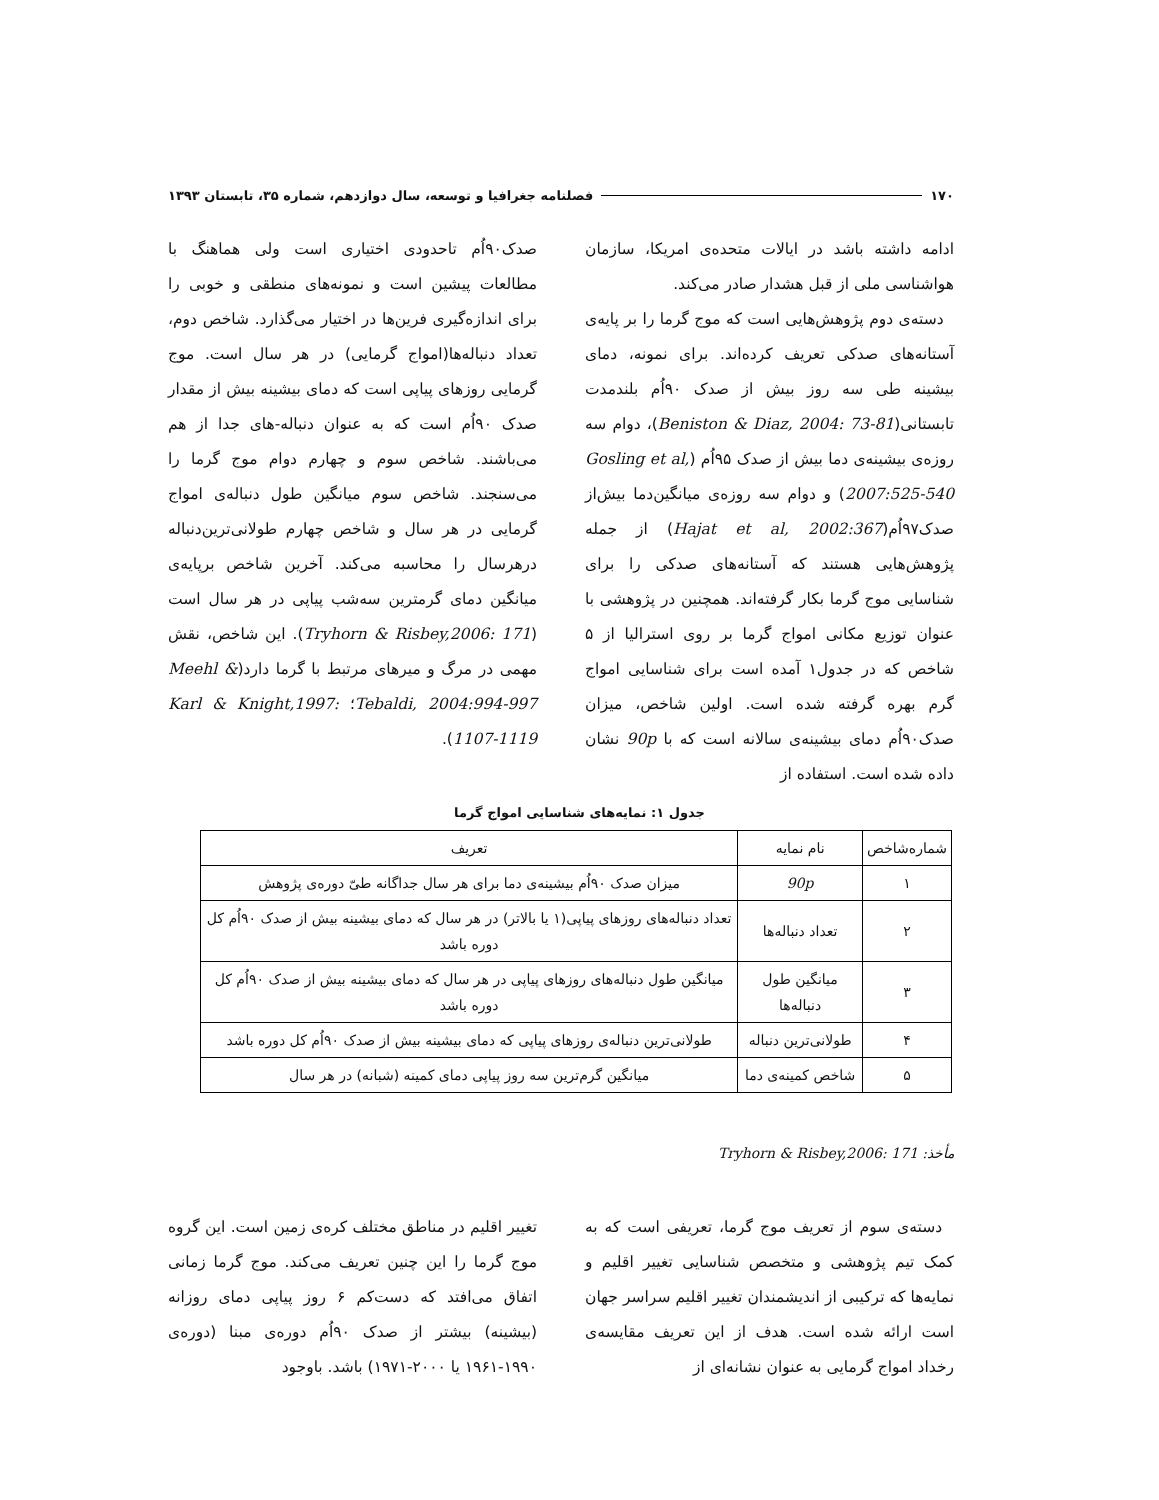۱۷۰ فصلنامه جغرافیا و توسعه، سال دوازدهم، شماره ۳۵، تابستان ۱۳۹۳
ادامه داشته باشد در ایالات متحده‌ی امریکا، سازمان هواشناسی ملی از قبل هشدار صادر می‌کند.
دسته‌ی دوم پژوهش‌هایی است که موج گرما را بر پایه‌ی آستانه‌های صدکی تعریف کرده‌اند. برای نمونه، دمای بیشینه طی سه روز بیش از صدک ۹۰اُم بلندمدت تابستانی(Beniston & Diaz, 2004: 73-81)، دوام سه روزه‌ی بیشینه‌ی دما بیش از صدک ۹۵اُم (Gosling et al, 2007:525-540) و دوام سه روزه‌ی میانگین‌دما بیش‌از صدک۹۷اُم(Hajat et al, 2002:367) از جمله پژوهش‌هایی هستند که آستانه‌های صدکی را برای شناسایی موج گرما بکار گرفته‌اند. همچنین در پژوهشی با عنوان توزیع مکانی امواج گرما بر روی استرالیا از ۵ شاخص که در جدول۱ آمده است برای شناسایی امواج گرم بهره گرفته شده است. اولین شاخص، میزان صدک۹۰اُم دمای بیشینه‌ی سالانه است که با 90p نشان داده شده است. استفاده از
صدک۹۰اُم تاحدودی اختیاری است ولی هماهنگ با مطالعات پیشین است و نمونه‌های منطقی و خوبی را برای اندازه‌گیری فرین‌ها در اختیار می‌گذارد. شاخص دوم، تعداد دنباله‌ها(امواج گرمایی) در هر سال است. موج گرمایی روزهای پیاپی است که دمای بیشینه بیش از مقدار صدک ۹۰اُم است که به عنوان دنباله-های جدا از هم می‌باشند. شاخص سوم و چهارم دوام موج گرما را می‌سنجند. شاخص سوم میانگین طول دنباله‌ی امواج گرمایی در هر سال و شاخص چهارم طولانی‌ترین‌دنباله درهرسال را محاسبه می‌کند. آخرین شاخص برپایه‌ی میانگین دمای گرمترین سه‌شب پیاپی در هر سال است (Tryhorn & Risbey,2006: 171). این شاخص، نقش مهمی در مرگ و میرهای مرتبط با گرما دارد(Meehl & Tebaldi, 2004:994-997؛ Karl & Knight,1997: 1107-1119).
جدول ۱: نمایه‌های شناسایی امواج گرما
| شماره‌شاخص | نام نمایه | تعریف |
| --- | --- | --- |
| ۱ | 90p | میزان صدک ۹۰اُم بیشینه‌ی دما برای هر سال جداگانه طیّ دوره‌ی پژوهش |
| ۲ | تعداد دنباله‌ها | تعداد دنباله‌های روزهای پیاپی(۱ یا بالاتر) در هر سال که دمای بیشینه بیش از صدک ۹۰اُم کل دوره باشد |
| ۳ | میانگین طول دنباله‌ها | میانگین طول دنباله‌های روزهای پیاپی در هر سال که دمای بیشینه بیش از صدک ۹۰اُم کل دوره باشد |
| ۴ | طولانی‌ترین دنباله | طولانی‌ترین دنباله‌ی روزهای پیاپی که دمای بیشینه بیش از صدک ۹۰اُم کل دوره باشد |
| ۵ | شاخص کمینه‌ی دما | میانگین گرم‌ترین سه روز پیاپی دمای کمینه (شبانه) در هر سال |
مأخذ: Tryhorn & Risbey,2006: 171
دسته‌ی سوم از تعریف موج گرما، تعریفی است که به کمک تیم پژوهشی و متخصص شناسایی تغییر اقلیم و نمایه‌ها که ترکیبی از اندیشمندان تغییر اقلیم سراسر جهان است ارائه شده است. هدف از این تعریف مقایسه‌ی رخداد امواج گرمایی به عنوان نشانه‌ای از
تغییر اقلیم در مناطق مختلف کره‌ی زمین است. این گروه موج گرما را این چنین تعریف می‌کند. موج گرما زمانی اتفاق می‌افتد که دست‌کم ۶ روز پیاپی دمای روزانه (بیشینه) بیشتر از صدک ۹۰اُم دوره‌ی مبنا (دوره‌ی ۱۹۹۰-۱۹۶۱ یا ۲۰۰۰-۱۹۷۱) باشد. باوجود